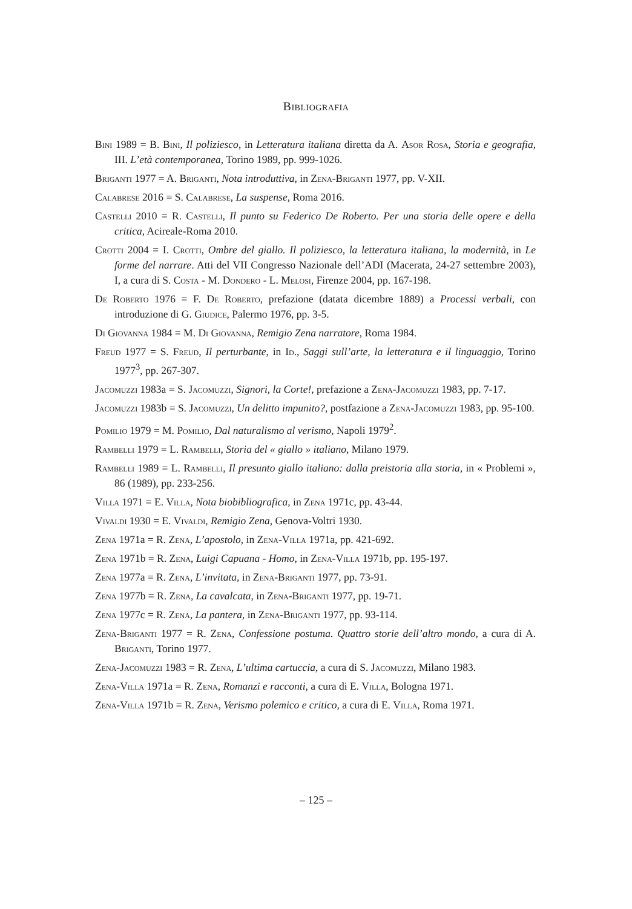Bibliografia
Bini 1989 = B. Bini, Il poliziesco, in Letteratura italiana diretta da A. Asor Rosa, Storia e geografia, III. L’età contemporanea, Torino 1989, pp. 999-1026.
Briganti 1977 = A. Briganti, Nota introduttiva, in Zena-Briganti 1977, pp. V-XII.
Calabrese 2016 = S. Calabrese, La suspense, Roma 2016.
Castelli 2010 = R. Castelli, Il punto su Federico De Roberto. Per una storia delle opere e della critica, Acireale-Roma 2010.
Crotti 2004 = I. Crotti, Ombre del giallo. Il poliziesco, la letteratura italiana, la modernità, in Le forme del narrare. Atti del VII Congresso Nazionale dell’ADI (Macerata, 24-27 settembre 2003), I, a cura di S. Costa - M. Dondero - L. Melosi, Firenze 2004, pp. 167-198.
De Roberto 1976 = F. De Roberto, prefazione (datata dicembre 1889) a Processi verbali, con introduzione di G. Giudice, Palermo 1976, pp. 3-5.
Di Giovanna 1984 = M. Di Giovanna, Remigio Zena narratore, Roma 1984.
Freud 1977 = S. Freud, Il perturbante, in Id., Saggi sull’arte, la letteratura e il linguaggio, Torino 1977<sup>3</sup>, pp. 267-307.
Jacomuzzi 1983a = S. Jacomuzzi, Signori, la Corte!, prefazione a Zena-Jacomuzzi 1983, pp. 7-17.
Jacomuzzi 1983b = S. Jacomuzzi, Un delitto impunito?, postfazione a Zena-Jacomuzzi 1983, pp. 95-100.
Pomilio 1979 = M. Pomilio, Dal naturalismo al verismo, Napoli 1979<sup>2</sup>.
Rambelli 1979 = L. Rambelli, Storia del « giallo » italiano, Milano 1979.
Rambelli 1989 = L. Rambelli, Il presunto giallo italiano: dalla preistoria alla storia, in « Problemi », 86 (1989), pp. 233-256.
Villa 1971 = E. Villa, Nota biobibliografica, in Zena 1971c, pp. 43-44.
Vivaldi 1930 = E. Vivaldi, Remigio Zena, Genova-Voltri 1930.
Zena 1971a = R. Zena, L’apostolo, in Zena-Villa 1971a, pp. 421-692.
Zena 1971b = R. Zena, Luigi Capuana - Homo, in Zena-Villa 1971b, pp. 195-197.
Zena 1977a = R. Zena, L’invitata, in Zena-Briganti 1977, pp. 73-91.
Zena 1977b = R. Zena, La cavalcata, in Zena-Briganti 1977, pp. 19-71.
Zena 1977c = R. Zena, La pantera, in Zena-Briganti 1977, pp. 93-114.
Zena-Briganti 1977 = R. Zena, Confessione postuma. Quattro storie dell’altro mondo, a cura di A. Briganti, Torino 1977.
Zena-Jacomuzzi 1983 = R. Zena, L’ultima cartuccia, a cura di S. Jacomuzzi, Milano 1983.
Zena-Villa 1971a = R. Zena, Romanzi e racconti, a cura di E. Villa, Bologna 1971.
Zena-Villa 1971b = R. Zena, Verismo polemico e critico, a cura di E. Villa, Roma 1971.
– 125 –